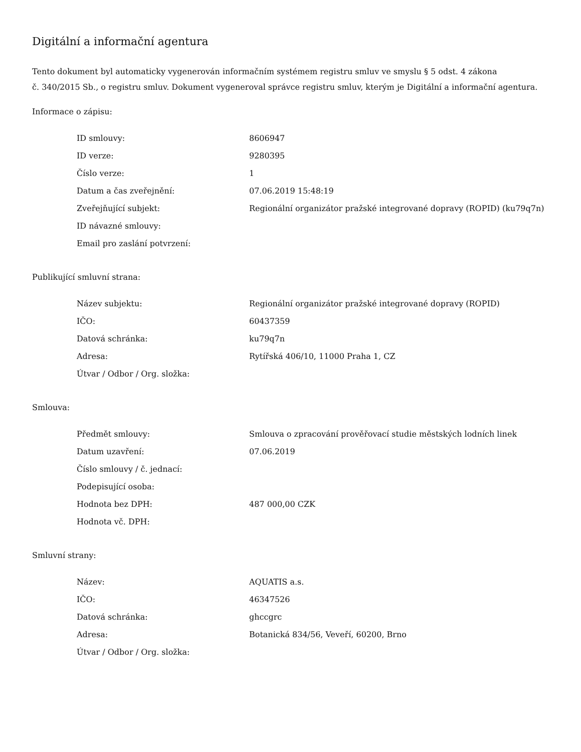Digitální a informační agentura
Tento dokument byl automaticky vygenerován informačním systémem registru smluv ve smyslu § 5 odst. 4 zákona
č. 340/2015 Sb., o registru smluv. Dokument vygeneroval správce registru smluv, kterým je Digitální a informační agentura.
Informace o zápisu:
| ID smlouvy: | 8606947 |
| ID verze: | 9280395 |
| Číslo verze: | 1 |
| Datum a čas zveřejnění: | 07.06.2019 15:48:19 |
| Zveřejňující subjekt: | Regionální organizátor pražské integrované dopravy (ROPID) (ku79q7n) |
| ID návazné smlouvy: | |
| Email pro zaslání potvrzení: | |
Publikující smluvní strana:
| Název subjektu: | Regionální organizátor pražské integrované dopravy (ROPID) |
| IČO: | 60437359 |
| Datová schránka: | ku79q7n |
| Adresa: | Rytířská 406/10, 11000 Praha 1, CZ |
| Útvar / Odbor / Org. složka: | |
Smlouva:
| Předmět smlouvy: | Smlouva o zpracování prověřovací studie městských lodních linek |
| Datum uzavření: | 07.06.2019 |
| Číslo smlouvy / č. jednací: | |
| Podepisující osoba: | |
| Hodnota bez DPH: | 487 000,00 CZK |
| Hodnota vč. DPH: | |
Smluvní strany:
| Název: | AQUATIS a.s. |
| IČO: | 46347526 |
| Datová schránka: | ghccgrc |
| Adresa: | Botanická 834/56, Veveří, 60200, Brno |
| Útvar / Odbor / Org. složka: | |